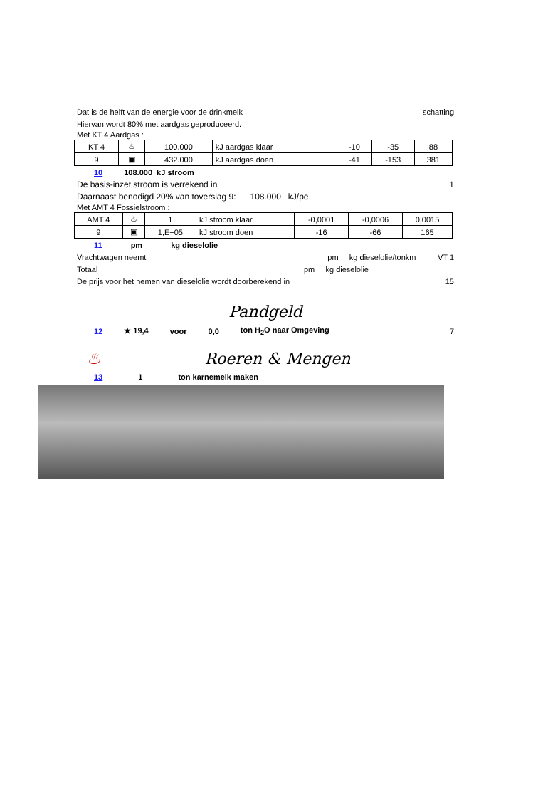Dat is de helft van de energie voor de drinkmelk schatting
Hiervan wordt 80% met aardgas geproduceerd.
Met KT 4 Aardgas :
| KT 4 | ♨ | 100.000 | kJ aardgas klaar | -10 | -35 | 88 |
| 9 | ▣ | 432.000 | kJ aardgas doen | -41 | -153 | 381 |
10 108.000 kJ stroom
De basis-inzet stroom is verrekend in 1
Daarnaast benodigd 20% van toverslag 9: 108.000 kJ/pe
Met AMT 4 Fossielstroom :
| AMT 4 | ♨ | 1 | kJ stroom klaar | -0,0001 | -0,0006 | 0,0015 |
| 9 | ▣ | 1,E+05 | kJ stroom doen | -16 | -66 | 165 |
11 pm kg dieselolie
Vrachtwagen neemt pm kg dieselolie/tonkm VT 1
Totaal pm kg dieselolie
De prijs voor het nemen van dieselolie wordt doorberekend in 15
Pandgeld
12 ★ 19,4 voor 0,0 ton H<sub>2</sub>O naar Omgeving 7
♨ Roeren & Mengen
13 1 ton karnemelk maken